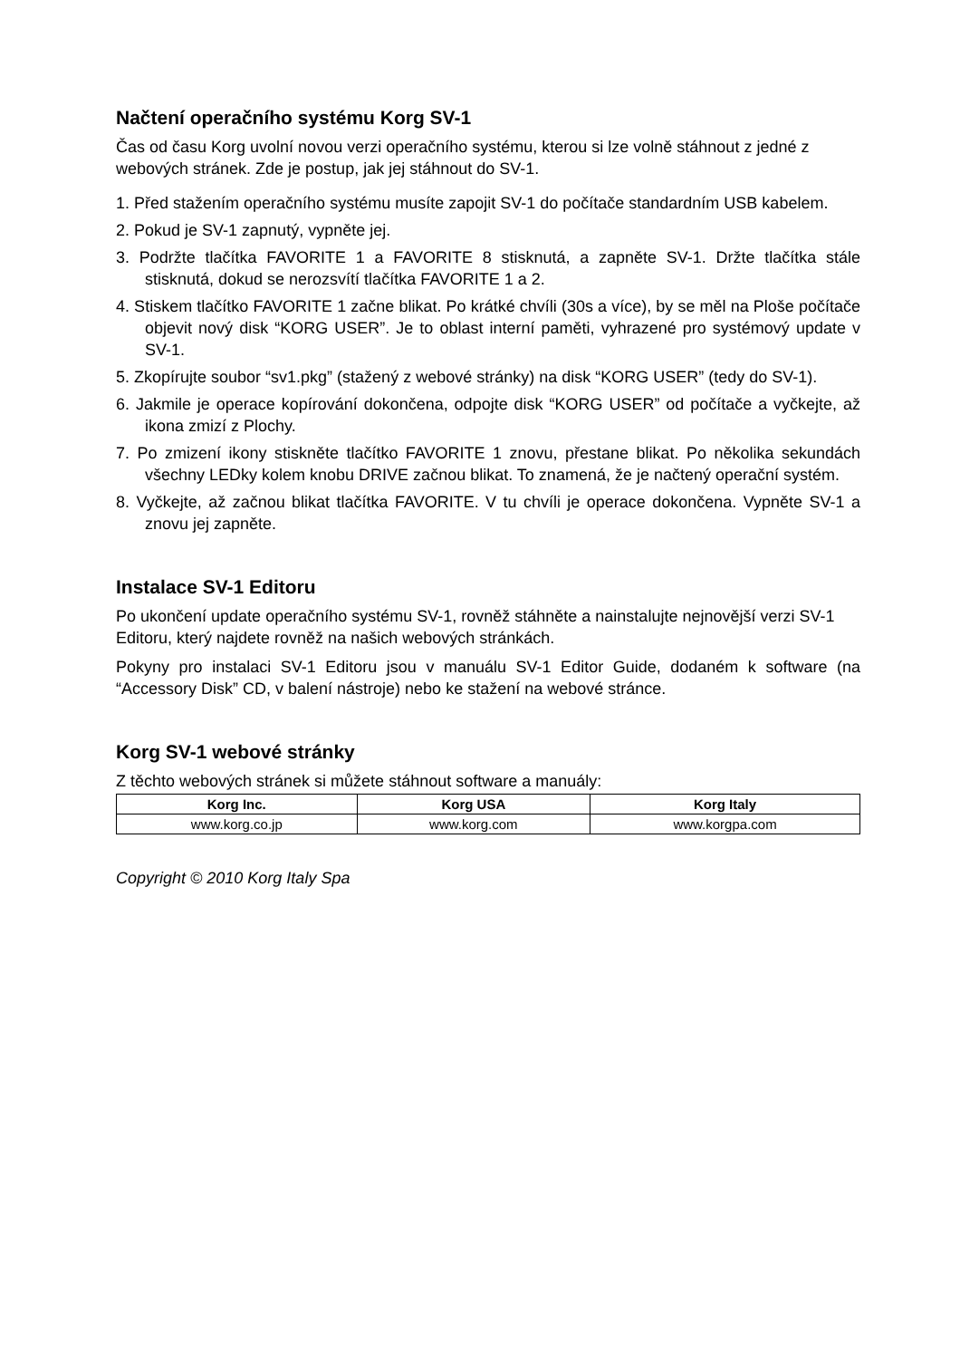Načtení operačního systému Korg SV-1
Čas od času Korg uvolní novou verzi operačního systému, kterou si lze volně stáhnout z jedné z webových stránek. Zde je postup, jak jej stáhnout do SV-1.
1. Před stažením operačního systému musíte zapojit SV-1 do počítače standardním USB kabelem.
2. Pokud je SV-1 zapnutý, vypněte jej.
3. Podržte tlačítka FAVORITE 1 a FAVORITE 8 stisknutá, a zapněte SV-1. Držte tlačítka stále stisknutá, dokud se nerozsvítí tlačítka FAVORITE 1 a 2.
4. Stiskem tlačítko FAVORITE 1 začne blikat. Po krátké chvíli (30s a více), by se měl na Ploše počítače objevit nový disk “KORG USER”. Je to oblast interní paměti, vyhrazené pro systémový update v SV-1.
5. Zkopírujte soubor “sv1.pkg” (stažený z webové stránky) na disk “KORG USER” (tedy do SV-1).
6. Jakmile je operace kopírování dokončena, odpojte disk “KORG USER” od počítače a vyčkejte, až ikona zmizí z Plochy.
7. Po zmizení ikony stiskněte tlačítko FAVORITE 1 znovu, přestane blikat. Po několika sekundách všechny LEDky kolem knobu DRIVE začnou blikat. To znamená, že je načtený operační systém.
8. Vyčkejte, až začnou blikat tlačítka FAVORITE. V tu chvíli je operace dokončena. Vypněte SV-1 a znovu jej zapněte.
Instalace SV-1 Editoru
Po ukončení update operačního systému SV-1, rovněž stáhněte a nainstalujte nejnovější verzi SV-1 Editoru, který najdete rovněž na našich webových stránkách.
Pokyny pro instalaci SV-1 Editoru jsou v manuálu SV-1 Editor Guide, dodaném k software (na “Accessory Disk” CD, v balení nástroje) nebo ke stažení na webové stránce.
Korg SV-1 webové stránky
Z těchto webových stránek si můžete stáhnout software a manuály:
| Korg Inc. | Korg USA | Korg Italy |
| --- | --- | --- |
| www.korg.co.jp | www.korg.com | www.korgpa.com |
Copyright © 2010 Korg Italy Spa